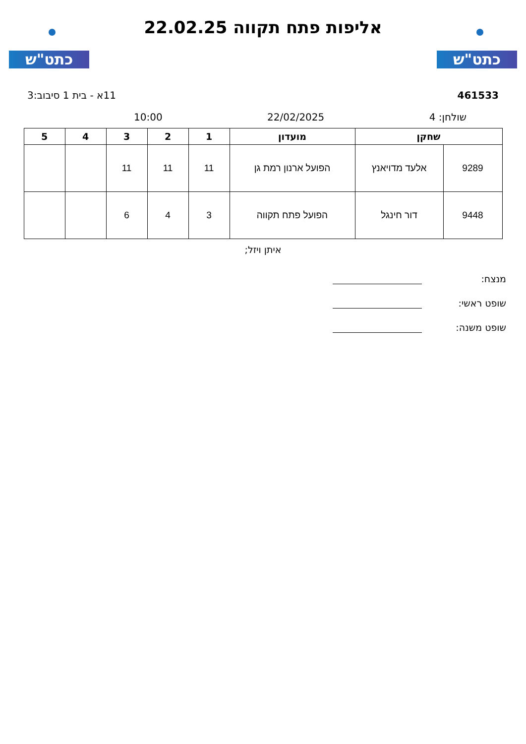כתט"ש
אליפות פתח תקווה 22.02.25
כתט"ש
461533 11א - בית 1 סיבוב:3
שולחן: 4 22/02/2025 10:00
| שחקן | | מועדון | 1 | 2 | 3 | 4 | 5 |
| --- | --- | --- | --- | --- | --- | --- | --- |
| 9289 | אלעד מדויאנץ | הפועל ארנון רמת גן | 11 | 11 | 11 | | |
| 9448 | דור חינגל | הפועל פתח תקווה | 3 | 4 | 6 | | |
איתן ויזל;
מנצח:
שופט ראשי:
שופט משנה: